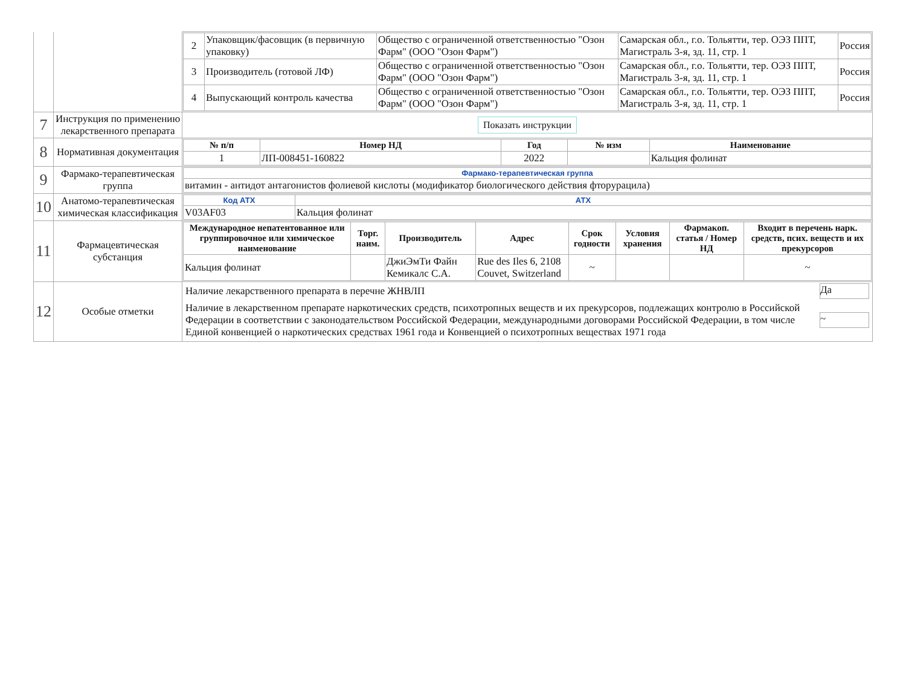| | | / 2 / Упаковщик/фасовщик (в первичную упаковку) / Общество с ограниченной ответственностью "Озон Фарм" (ООО "Озон Фарм") / Самарская обл., г.о. Тольятти, тер. ОЭЗ ППТ, Магистраль 3-я, зд. 11, стр. 1 / Россия / / 3 / Производитель (готовой ЛФ) / Общество с ограниченной ответственностью "Озон Фарм" (ООО "Озон Фарм") / Самарская обл., г.о. Тольятти, тер. ОЭЗ ППТ, Магистраль 3-я, зд. 11, стр. 1 / Россия / / 4 / Выпускающий контроль качества / Общество с ограниченной ответственностью "Озон Фарм" (ООО "Озон Фарм") / Самарская обл., г.о. Тольятти, тер. ОЭЗ ППТ, Магистраль 3-я, зд. 11, стр. 1 / Россия / |
| 7 | Инструкция по применению лекарственного препарата | Показать инструкции |
| 8 | Нормативная документация | / № п/п / Номер НД / Год / № изм / Наименование / / --- / --- / --- / --- / --- / / 1 / ЛП-008451-160822 / 2022 / / Кальция фолинат / |
| 9 | Фармако-терапевтическая группа | / Фармако-терапевтическая группа / / витамин - антидот антагонистов фолиевой кислоты (модификатор биологического действия фторурацила) / |
| 10 | Анатомо-терапевтическая химическая классификация | / Код АТХ / АТХ / / V03AF03 / Кальция фолинат / |
| 11 | Фармацевтическая субстанция | / Международное непатентованное или группировочное или химическое наименование / Торг. наим. / Производитель / Адрес / Срок годности / Условия хранения / Фармакоп. статья / Номер НД / Входит в перечень нарк. средств, псих. веществ и их прекурсоров / / --- / --- / --- / --- / --- / --- / --- / --- / / Кальция фолинат / / ДжиЭмТи Файн Кемикалс С.А. / Rue des Iles 6, 2108 Couvet, Switzerland / ~ / / / ~ / |
| 12 | Особые отметки | / Наличие лекарственного препарата в перечне ЖНВЛП / Да / / Наличие в лекарственном препарате наркотических средств, психотропных веществ и их прекурсоров, подлежащих контролю в Российской Федерации в соответствии с законодательством Российской Федерации, международными договорами Российской Федерации, в том числе Единой конвенцией о наркотических средствах 1961 года и Конвенцией о психотропных веществах 1971 года / ~ / |